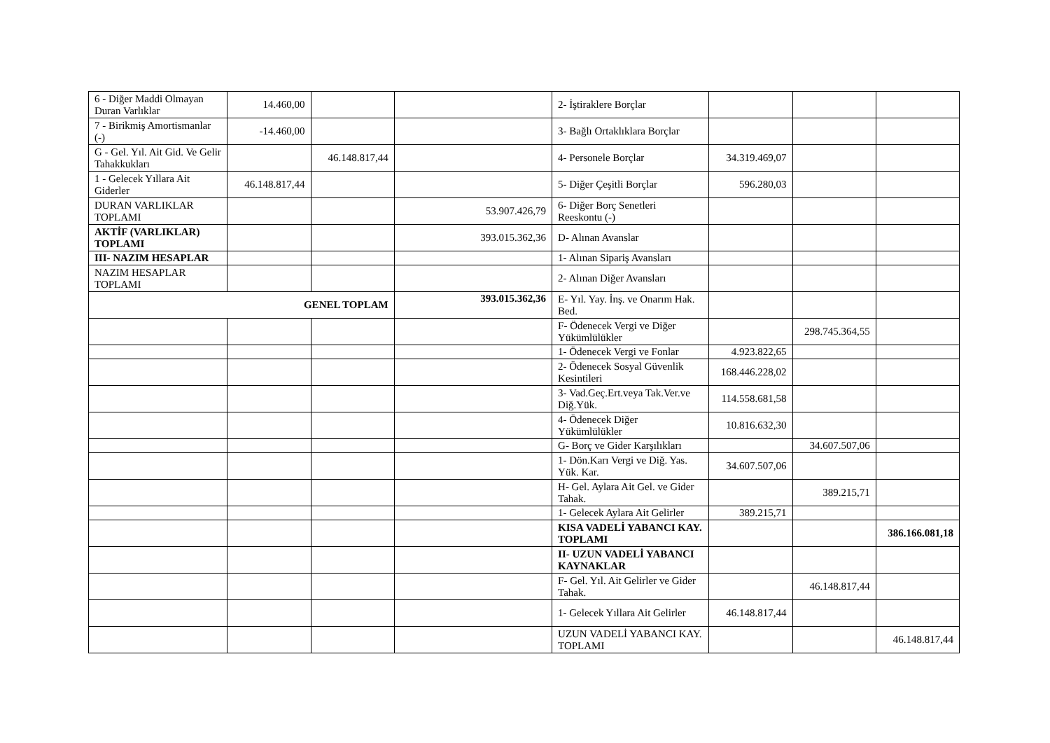| 6 - Diğer Maddi Olmayan Duran Varlıklar | 14.460,00 | | | 2- İştiraklere Borçlar | | | |
| 7 - Birikmiş Amortismanlar (-) | -14.460,00 | | | 3- Bağlı Ortaklıklara Borçlar | | | |
| G - Gel. Yıl. Ait Gid. Ve Gelir Tahakkukları | | 46.148.817,44 | | 4- Personele Borçlar | 34.319.469,07 | | |
| 1 - Gelecek Yıllara Ait Giderler | 46.148.817,44 | | | 5- Diğer Çeşitli Borçlar | 596.280,03 | | |
| DURAN VARLIKLAR TOPLAMI | | | 53.907.426,79 | 6- Diğer Borç Senetleri Reeskontu (-) | | | |
| AKTİF (VARLIKLAR) TOPLAMI | | | 393.015.362,36 | D- Alınan Avanslar | | | |
| III- NAZIM HESAPLAR | | | | 1- Alınan Sipariş Avansları | | | |
| NAZIM HESAPLAR TOPLAMI | | | | 2- Alınan Diğer Avansları | | | |
| GENEL TOPLAM | | | 393.015.362,36 | E- Yıl. Yay. İnş. ve Onarım Hak. Bed. | | | |
| | | | | F- Ödenecek Vergi ve Diğer Yükümlülükler | | 298.745.364,55 | |
| | | | | 1- Ödenecek Vergi ve Fonlar | 4.923.822,65 | | |
| | | | | 2- Ödenecek Sosyal Güvenlik Kesintileri | 168.446.228,02 | | |
| | | | | 3- Vad.Geç.Ert.veya Tak.Ver.ve Diğ.Yük. | 114.558.681,58 | | |
| | | | | 4- Ödenecek Diğer Yükümlülükler | 10.816.632,30 | | |
| | | | | G- Borç ve Gider Karşılıkları | | 34.607.507,06 | |
| | | | | 1- Dön.Karı Vergi ve Diğ. Yas. Yük. Kar. | 34.607.507,06 | | |
| | | | | H- Gel. Aylara Ait Gel. ve Gider Tahak. | | 389.215,71 | |
| | | | | 1- Gelecek Aylara Ait Gelirler | 389.215,71 | | |
| | | | | KISA VADELİ YABANCI KAY. TOPLAMI | | | 386.166.081,18 |
| | | | | II- UZUN VADELİ YABANCI KAYNAKLAR | | | |
| | | | | F- Gel. Yıl. Ait Gelirler ve Gider Tahak. | | 46.148.817,44 | |
| | | | | 1- Gelecek Yıllara Ait Gelirler | 46.148.817,44 | | |
| | | | | UZUN VADELİ YABANCI KAY. TOPLAMI | | | 46.148.817,44 |